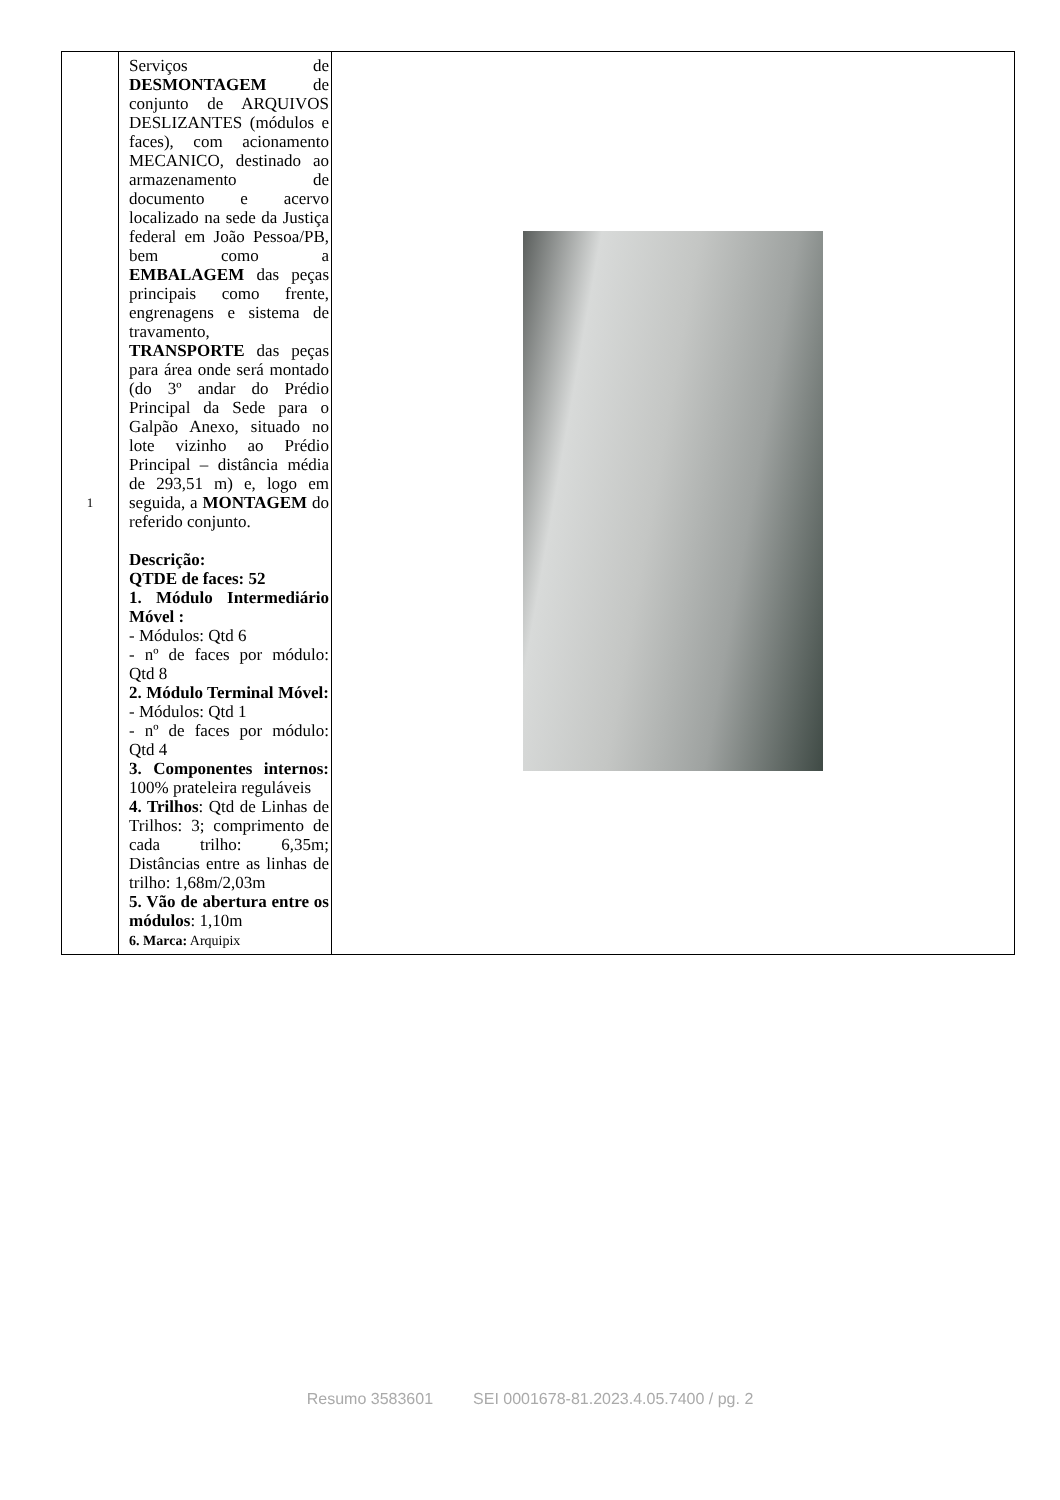| 1 | Serviços de DESMONTAGEM de conjunto de ARQUIVOS DESLIZANTES (módulos e faces), com acionamento MECANICO, destinado ao armazenamento de documento e acervo localizado na sede da Justiça federal em João Pessoa/PB, bem como a EMBALAGEM das peças principais como frente, engrenagens e sistema de travamento, TRANSPORTE das peças para área onde será montado (do 3º andar do Prédio Principal da Sede para o Galpão Anexo, situado no lote vizinho ao Prédio Principal – distância média de 293,51 m) e, logo em seguida, a MONTAGEM do referido conjunto. Descrição: QTDE de faces: 52 1. Módulo Intermediário Móvel : - Módulos: Qtd 6 - nº de faces por módulo: Qtd 8 2. Módulo Terminal Móvel: - Módulos: Qtd 1 - nº de faces por módulo: Qtd 4 3. Componentes internos: 100% prateleira reguláveis 4. Trilhos : Qtd de Linhas de Trilhos: 3; comprimento de cada trilho: 6,35m; Distâncias entre as linhas de trilho: 1,68m/2,03m 5. Vão de abertura entre os módulos : 1,10m 6. Marca: Arquipix | |
Resumo 3583601 SEI 0001678-81.2023.4.05.7400 / pg. 2